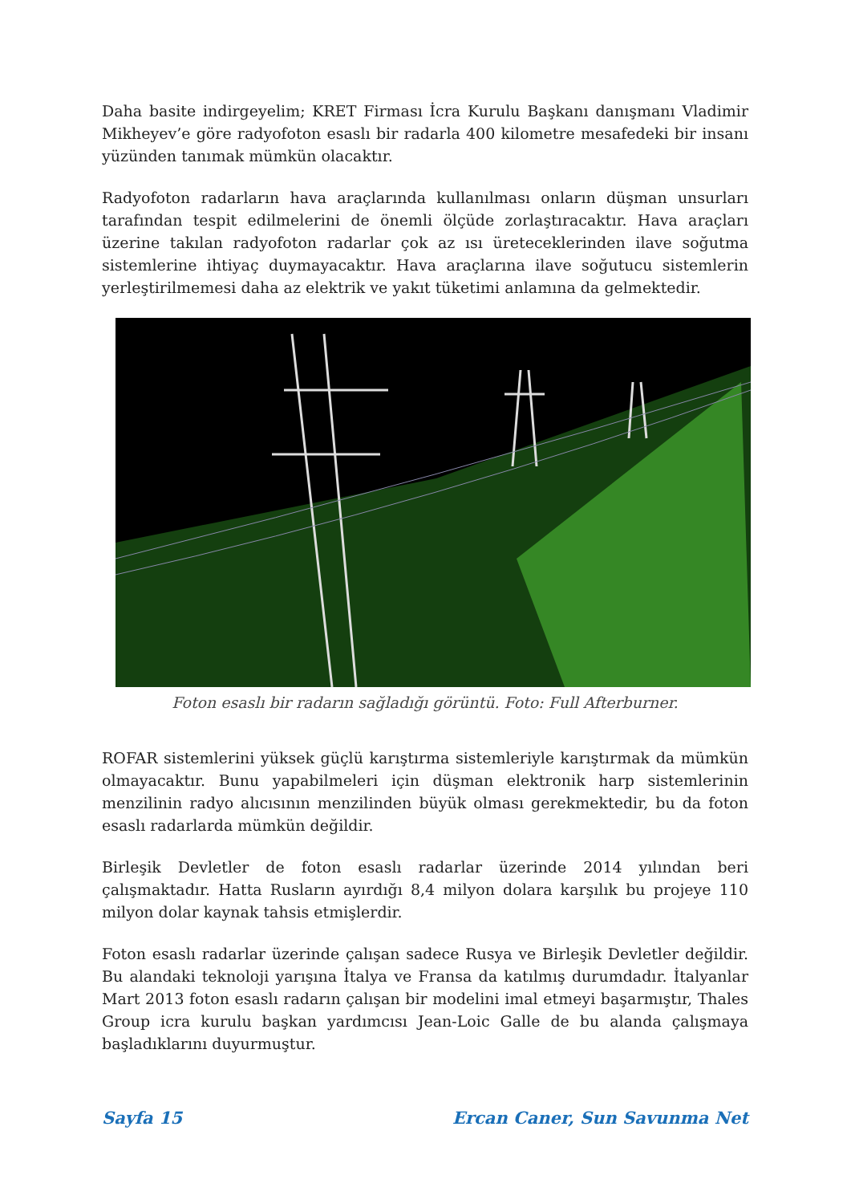Daha basite indirgeyelim; KRET Firması İcra Kurulu Başkanı danışmanı Vladimir Mikheyev’e göre radyofoton esaslı bir radarla 400 kilometre mesafedeki bir insanı yüzünden tanımak mümkün olacaktır.
Radyofoton radarların hava araçlarında kullanılması onların düşman unsurları tarafından tespit edilmelerini de önemli ölçüde zorlaştıracaktır. Hava araçları üzerine takılan radyofoton radarlar çok az ısı üreteceklerinden ilave soğutma sistemlerine ihtiyaç duymayacaktır. Hava araçlarına ilave soğutucu sistemlerin yerleştirilmemesi daha az elektrik ve yakıt tüketimi anlamına da gelmektedir.
Foton esaslı bir radarın sağladığı görüntü. Foto: Full Afterburner.
ROFAR sistemlerini yüksek güçlü karıştırma sistemleriyle karıştırmak da mümkün olmayacaktır. Bunu yapabilmeleri için düşman elektronik harp sistemlerinin menzilinin radyo alıcısının menzilinden büyük olması gerekmektedir, bu da foton esaslı radarlarda mümkün değildir.
Birleşik Devletler de foton esaslı radarlar üzerinde 2014 yılından beri çalışmaktadır. Hatta Rusların ayırdığı 8,4 milyon dolara karşılık bu projeye 110 milyon dolar kaynak tahsis etmişlerdir.
Foton esaslı radarlar üzerinde çalışan sadece Rusya ve Birleşik Devletler değildir. Bu alandaki teknoloji yarışına İtalya ve Fransa da katılmış durumdadır. İtalyanlar Mart 2013 foton esaslı radarın çalışan bir modelini imal etmeyi başarmıştır, Thales Group icra kurulu başkan yardımcısı Jean-Loic Galle de bu alanda çalışmaya başladıklarını duyurmuştur.
Sayfa 15 Ercan Caner, Sun Savunma Net